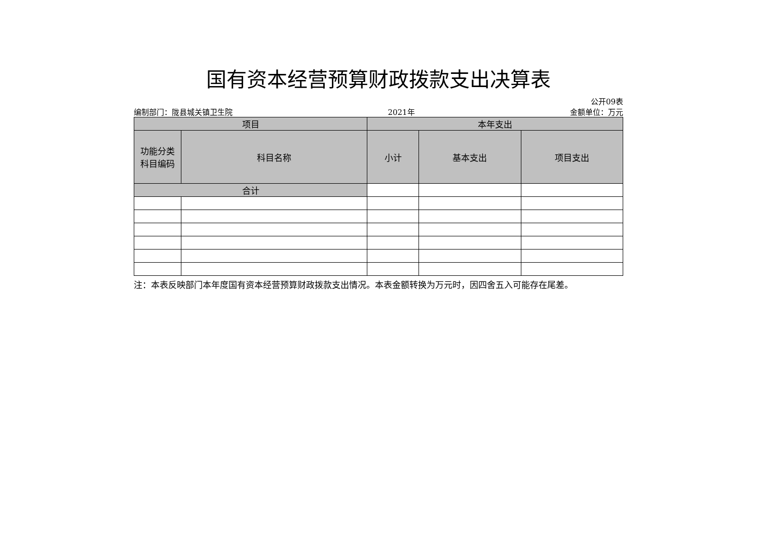国有资本经营预算财政拨款支出决算表
公开09表
编制部门：陇县城关镇卫生院 2021年 金额单位：万元
| 项目 | | 本年支出 | | |
| --- | --- | --- | --- | --- |
| 功能分类 科目编码 | 科目名称 | 小计 | 基本支出 | 项目支出 |
| 合计 | | | | |
注：本表反映部门本年度国有资本经营预算财政拨款支出情况。本表金额转换为万元时，因四舍五入可能存在尾差。